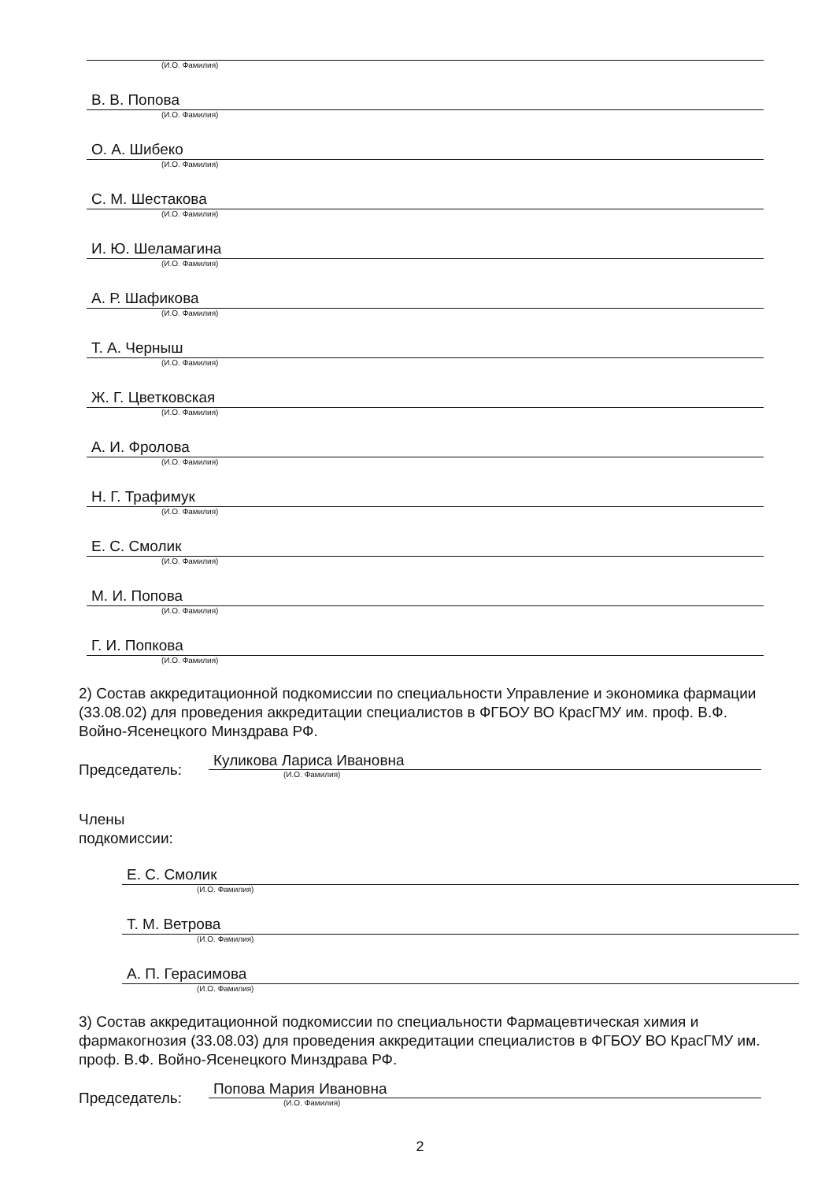(И.О. Фамилия)
В. В. Попова
(И.О. Фамилия)
О. А. Шибеко
(И.О. Фамилия)
С. М. Шестакова
(И.О. Фамилия)
И. Ю. Шеламагина
(И.О. Фамилия)
А. Р. Шафикова
(И.О. Фамилия)
Т. А. Черныш
(И.О. Фамилия)
Ж. Г. Цветковская
(И.О. Фамилия)
А. И. Фролова
(И.О. Фамилия)
Н. Г. Трафимук
(И.О. Фамилия)
Е. С. Смолик
(И.О. Фамилия)
М. И. Попова
(И.О. Фамилия)
Г. И. Попкова
(И.О. Фамилия)
2) Состав аккредитационной подкомиссии по специальности Управление и экономика фармации (33.08.02) для проведения аккредитации специалистов в ФГБОУ ВО КрасГМУ им. проф. В.Ф. Войно-Ясенецкого Минздрава РФ.
Председатель:
Куликова Лариса Ивановна
(И.О. Фамилия)
Члены
подкомиссии:
Е. С. Смолик
(И.О. Фамилия)
Т. М. Ветрова
(И.О. Фамилия)
А. П. Герасимова
(И.О. Фамилия)
3) Состав аккредитационной подкомиссии по специальности Фармацевтическая химия и фармакогнозия (33.08.03) для проведения аккредитации специалистов в ФГБОУ ВО КрасГМУ им. проф. В.Ф. Войно-Ясенецкого Минздрава РФ.
Председатель:
Попова Мария Ивановна
(И.О. Фамилия)
2